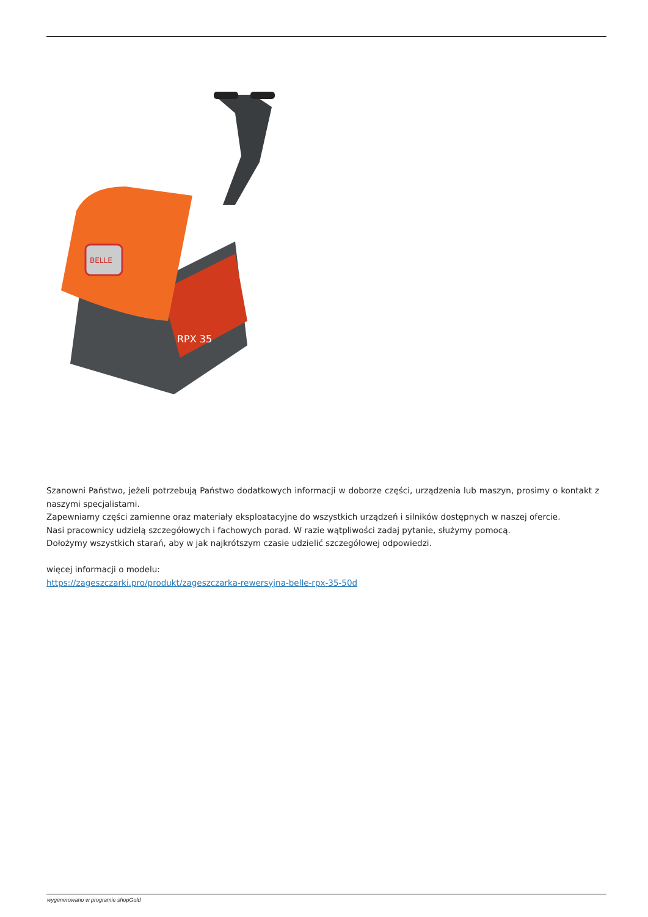BELLE
RPX 35
Szanowni Państwo, jeżeli potrzebują Państwo dodatkowych informacji w doborze części, urządzenia lub maszyn, prosimy o kontakt z naszymi specjalistami.
Zapewniamy części zamienne oraz materiały eksploatacyjne do wszystkich urządzeń i silników dostępnych w naszej ofercie.
Nasi pracownicy udzielą szczegółowych i fachowych porad. W razie wątpliwości zadaj pytanie, służymy pomocą.
Dołożymy wszystkich starań, aby w jak najkrótszym czasie udzielić szczegółowej odpowiedzi.
więcej informacji o modelu:
https://zageszczarki.pro/produkt/zageszczarka-rewersyjna-belle-rpx-35-50d
wygenerowano w programie shopGold